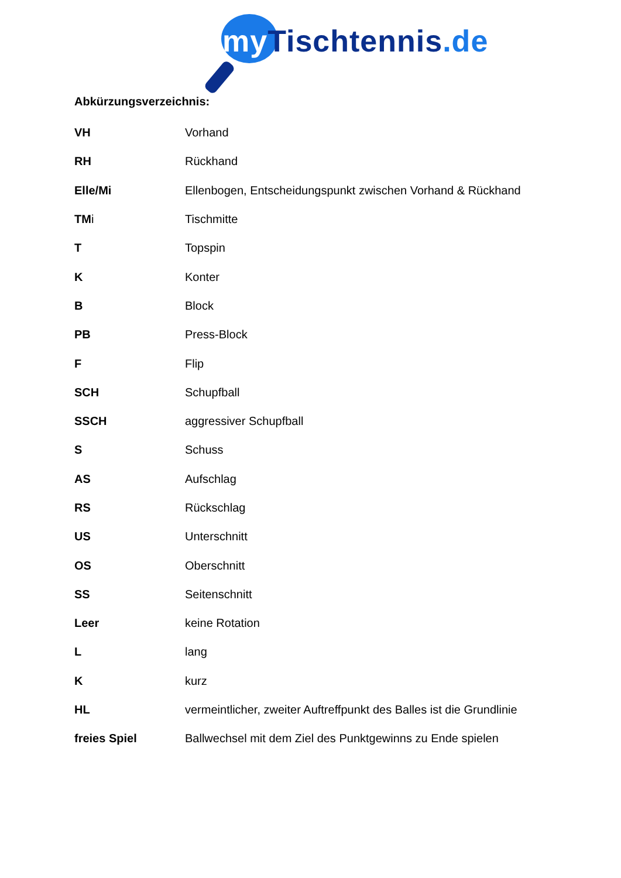my Tischtennis.de
Abkürzungsverzeichnis:
| VH | Vorhand |
| RH | Rückhand |
| Elle/Mi | Ellenbogen, Entscheidungspunkt zwischen Vorhand & Rückhand |
| TM i | Tischmitte |
| T | Topspin |
| K | Konter |
| B | Block |
| PB | Press-Block |
| F | Flip |
| SCH | Schupfball |
| SSCH | aggressiver Schupfball |
| S | Schuss |
| AS | Aufschlag |
| RS | Rückschlag |
| US | Unterschnitt |
| OS | Oberschnitt |
| SS | Seitenschnitt |
| Leer | keine Rotation |
| L | lang |
| K | kurz |
| HL | vermeintlicher, zweiter Auftreffpunkt des Balles ist die Grundlinie |
| freies Spiel | Ballwechsel mit dem Ziel des Punktgewinns zu Ende spielen |